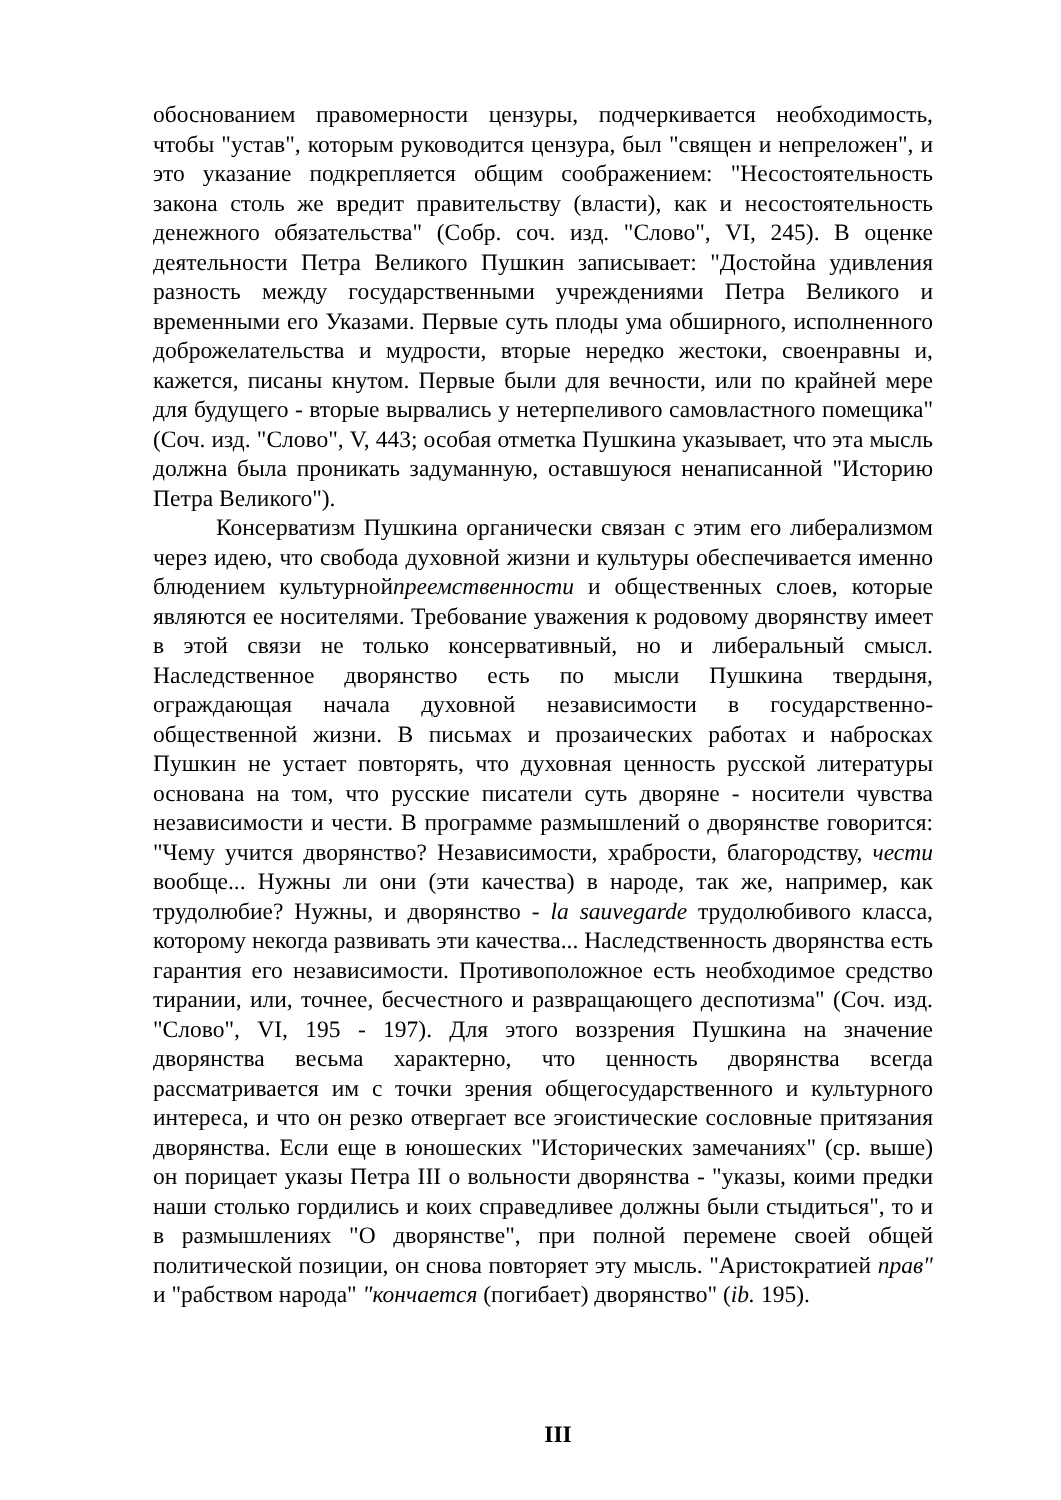обоснованием правомерности цензуры, подчеркивается необходимость, чтобы "устав", которым руководится цензура, был "священ и непреложен", и это указание подкрепляется общим соображением: "Несостоятельность закона столь же вредит правительству (власти), как и несостоятельность денежного обязательства" (Собр. соч. изд. "Слово", VI, 245). В оценке деятельности Петра Великого Пушкин записывает: "Достойна удивления разность между государственными учреждениями Петра Великого и временными его Указами. Первые суть плоды ума обширного, исполненного доброжелательства и мудрости, вторые нередко жестоки, своенравны и, кажется, писаны кнутом. Первые были для вечности, или по крайней мере для будущего - вторые вырвались у нетерпеливого самовластного помещика" (Соч. изд. "Слово", V, 443; особая отметка Пушкина указывает, что эта мысль должна была проникать задуманную, оставшуюся ненаписанной "Историю Петра Великого").
Консерватизм Пушкина органически связан с этим его либерализмом через идею, что свобода духовной жизни и культуры обеспечивается именно блюдением культурнойпреемственности и общественных слоев, которые являются ее носителями. Требование уважения к родовому дворянству имеет в этой связи не только консервативный, но и либеральный смысл. Наследственное дворянство есть по мысли Пушкина твердыня, ограждающая начала духовной независимости в государственно-общественной жизни. В письмах и прозаических работах и набросках Пушкин не устает повторять, что духовная ценность русской литературы основана на том, что русские писатели суть дворяне - носители чувства независимости и чести. В программе размышлений о дворянстве говорится: "Чему учится дворянство? Независимости, храбрости, благородству, чести вообще... Нужны ли они (эти качества) в народе, так же, например, как трудолюбие? Нужны, и дворянство - la sauvegarde трудолюбивого класса, которому некогда развивать эти качества... Наследственность дворянства есть гарантия его независимости. Противоположное есть необходимое средство тирании, или, точнее, бесчестного и развращающего деспотизма" (Соч. изд. "Слово", VI, 195 - 197). Для этого воззрения Пушкина на значение дворянства весьма характерно, что ценность дворянства всегда рассматривается им с точки зрения общегосударственного и культурного интереса, и что он резко отвергает все эгоистические сословные притязания дворянства. Если еще в юношеских "Исторических замечаниях" (ср. выше) он порицает указы Петра III о вольности дворянства - "указы, коими предки наши столько гордились и коих справедливее должны были стыдиться", то и в размышлениях "О дворянстве", при полной перемене своей общей политической позиции, он снова повторяет эту мысль. "Аристократией прав" и "рабством народа" "кончается (погибает) дворянство" (ib. 195).
III